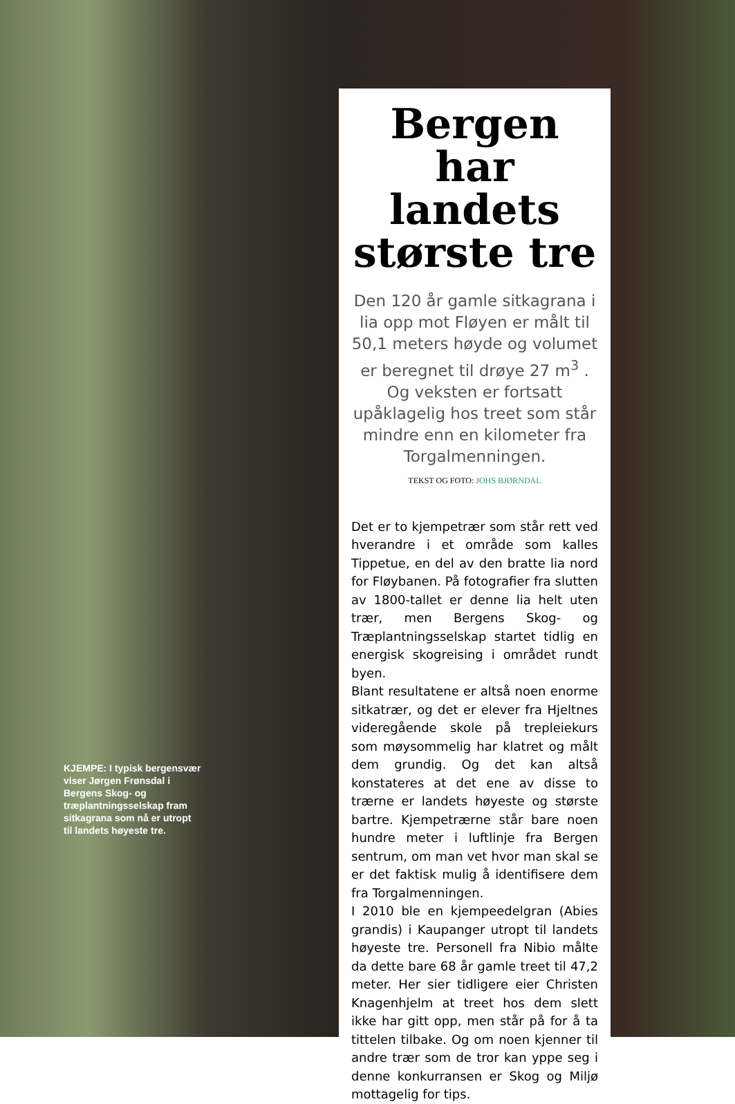KJEMPE: I typisk bergensvær viser Jørgen Frønsdal i Bergens Skog- og træplantningsselskap fram sitkagrana som nå er utropt til landets høyeste tre.
Bergen har landets største tre
Den 120 år gamle sitkagrana i lia opp mot Fløyen er målt til 50,1 meters høyde og volumet er beregnet til drøye 27 m<sup>3</sup> . Og veksten er fortsatt upåklagelig hos treet som står mindre enn en kilometer fra Torgalmenningen.
TEKST OG FOTO: JOHS BJØRNDAL
Det er to kjempetrær som står rett ved hverandre i et område som kalles Tippetue, en del av den bratte lia nord for Fløybanen. På fotografier fra slutten av 1800-tallet er denne lia helt uten trær, men Bergens Skog- og Træplantningsselskap startet tidlig en energisk skogreising i området rundt byen.
Blant resultatene er altså noen enorme sitkatrær, og det er elever fra Hjeltnes videregående skole på trepleiekurs som møysommelig har klatret og målt dem grundig. Og det kan altså konstateres at det ene av disse to trærne er landets høyeste og største bartre. Kjempetrærne står bare noen hundre meter i luftlinje fra Bergen sentrum, om man vet hvor man skal se er det faktisk mulig å identifisere dem fra Torgalmenningen.
I 2010 ble en kjempeedelgran (Abies grandis) i Kaupanger utropt til landets høyeste tre. Personell fra Nibio målte da dette bare 68 år gamle treet til 47,2 meter. Her sier tidligere eier Christen Knagenhjelm at treet hos dem slett ikke har gitt opp, men står på for å ta tittelen tilbake. Og om noen kjenner til andre trær som de tror kan yppe seg i denne konkurransen er Skog og Miljø mottagelig for tips.